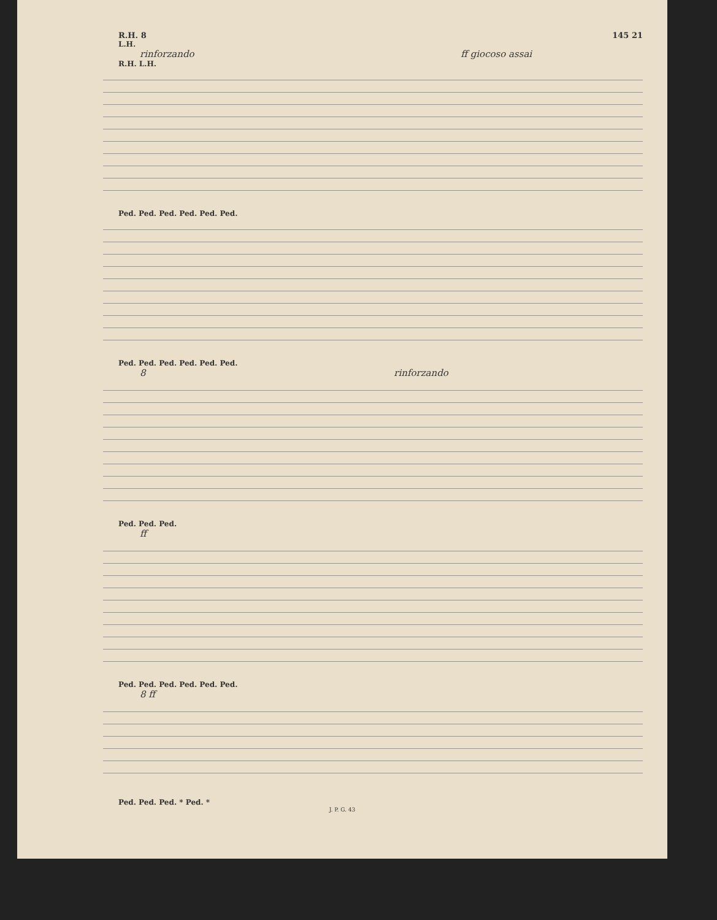R.H. 8 145 21
L.H.
rinforzando ff giocoso assai
R.H. L.H.
Ped. Ped. Ped. Ped. Ped. Ped.
Ped. Ped. Ped. Ped. Ped. Ped.
8 rinforzando
Ped. Ped. Ped.
ff
Ped. Ped. Ped. Ped. Ped. Ped.
8 ff
Ped. Ped. Ped. * Ped. *
J. P. G. 43